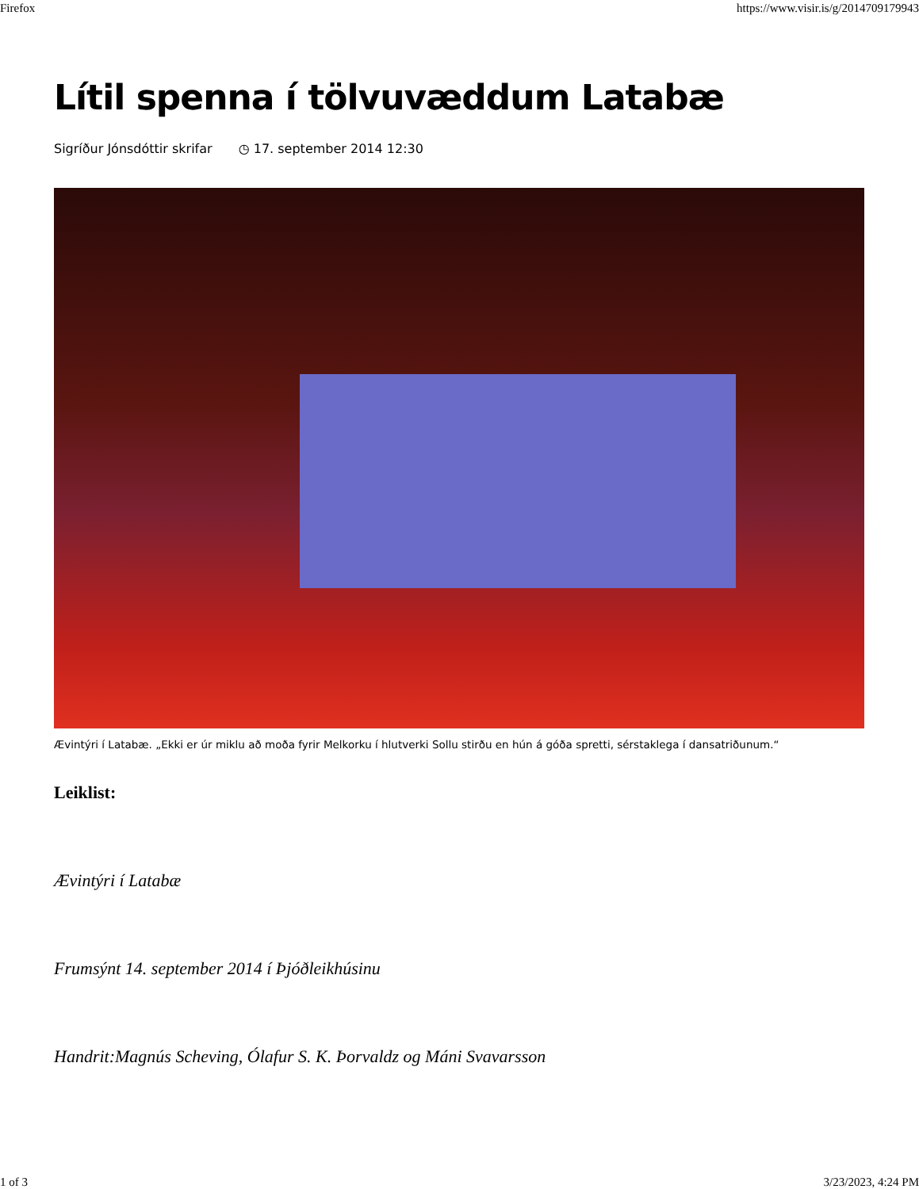Firefox https://www.visir.is/g/2014709179943
Lítil spenna í tölvuvæddum Latabæ
Sigríður Jónsdóttir skrifar ◷ 17. september 2014 12:30
Ævintýri í Latabæ. „Ekki er úr miklu að moða fyrir Melkorku í hlutverki Sollu stirðu en hún á góða spretti, sérstaklega í dansatriðunum.“
Leiklist:
Ævintýri í Latabæ
Frumsýnt 14. september 2014 í Þjóðleikhúsinu
Handrit:Magnús Scheving, Ólafur S. K. Þorvaldz og Máni Svavarsson
1 of 3 3/23/2023, 4:24 PM